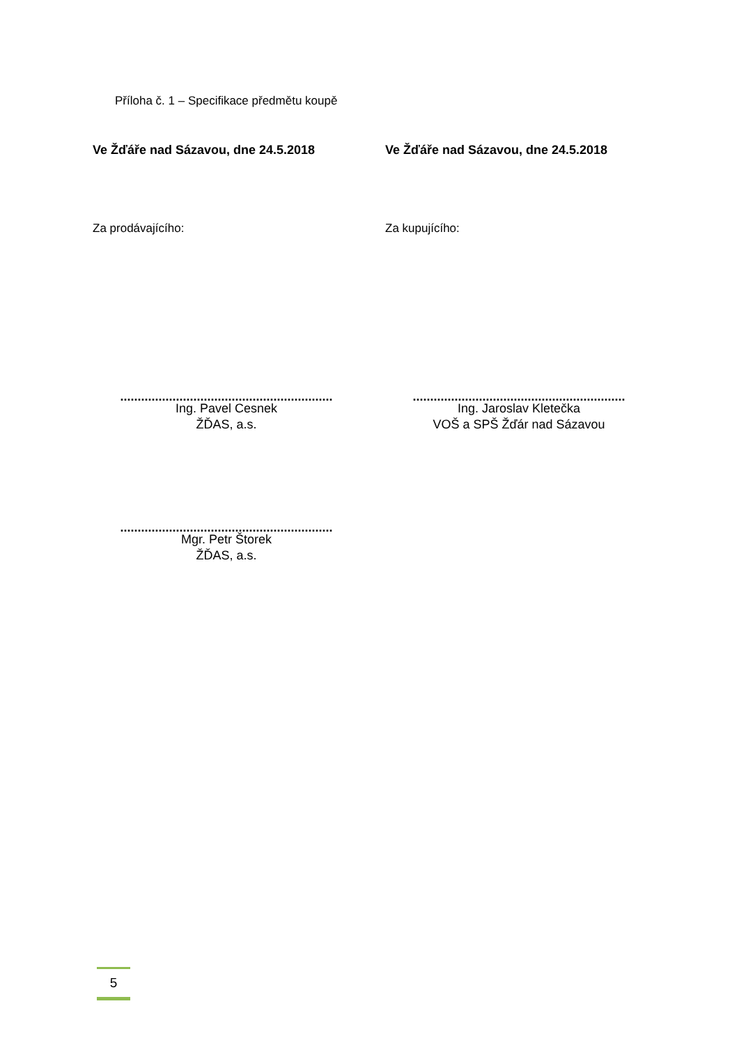Příloha č. 1 – Specifikace předmětu koupě
Ve Žďáře nad Sázavou, dne 24.5.2018 Ve Žďáře nad Sázavou, dne 24.5.2018
Za prodávajícího: Za kupujícího:
.............................................................
Ing. Pavel Cesnek
ŽĎAS, a.s.
.............................................................
Ing. Jaroslav Kletečka
VOŠ a SPŠ Žďár nad Sázavou
.............................................................
Mgr. Petr Štorek
ŽĎAS, a.s.
5